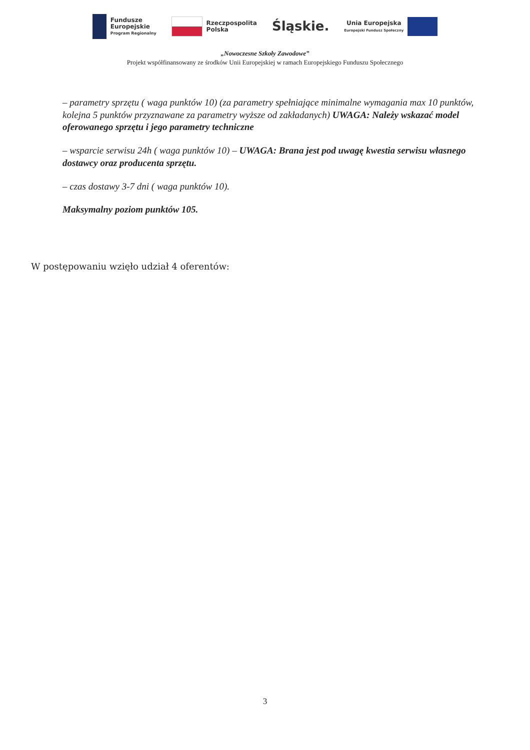Fundusze
Europejskie
Program Regionalny
Rzeczpospolita
Polska
Śląskie.
Unia Europejska
Europejski Fundusz Społeczny
„Nowoczesne Szkoły Zawodowe”
Projekt współfinansowany ze środków Unii Europejskiej w ramach Europejskiego Funduszu Społecznego
– parametry sprzętu ( waga punktów 10) (za parametry spełniające minimalne wymagania max 10 punktów, kolejna 5 punktów przyznawane za parametry wyższe od zakładanych) UWAGA: Należy wskazać model oferowanego sprzętu i jego parametry techniczne
– wsparcie serwisu 24h ( waga punktów 10) – UWAGA: Brana jest pod uwagę kwestia serwisu własnego dostawcy oraz producenta sprzętu.
– czas dostawy 3-7 dni ( waga punktów 10).
Maksymalny poziom punktów 105.
W postępowaniu wzięło udział 4 oferentów:
3